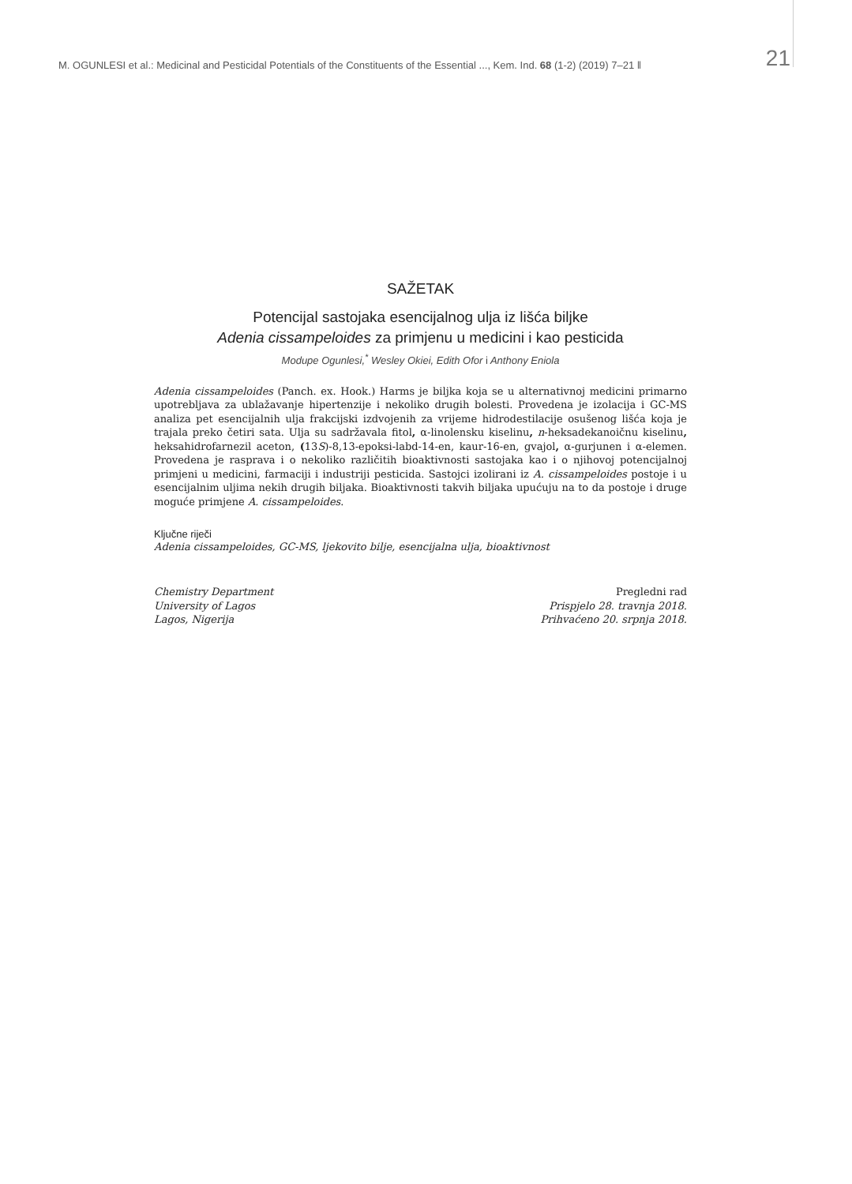M. OGUNLESI et al.: Medicinal and Pesticidal Potentials of the Constituents of the Essential ..., Kem. Ind. 68 (1-2) (2019) 7–21 ‖ 21
SAŽETAK
Potencijal sastojaka esencijalnog ulja iz lišća biljke
Adenia cissampeloides za primjenu u medicini i kao pesticida
Modupe Ogunlesi,<sup>*</sup> Wesley Okiei, Edith Ofor i Anthony Eniola
Adenia cissampeloides (Panch. ex. Hook.) Harms je biljka koja se u alternativnoj medicini primarno upotrebljava za ublažavanje hipertenzije i nekoliko drugih bolesti. Provedena je izolacija i GC-MS analiza pet esencijalnih ulja frakcijski izdvojenih za vrijeme hidrodestilacije osušenog lišća koja je trajala preko četiri sata. Ulja su sadržavala fitol, α-linolensku kiselinu, n-heksadekanoičnu kiselinu, heksahidrofarnezil aceton, (13S)-8,13-epoksi-labd-14-en, kaur-16-en, gvajol, α-gurjunen i α-elemen. Provedena je rasprava i o nekoliko različitih bioaktivnosti sastojaka kao i o njihovoj potencijalnoj primjeni u medicini, farmaciji i industriji pesticida. Sastojci izolirani iz A. cissampeloides postoje i u esencijalnim uljima nekih drugih biljaka. Bioaktivnosti takvih biljaka upućuju na to da postoje i druge moguće primjene A. cissampeloides.
Ključne riječi
Adenia cissampeloides, GC-MS, ljekovito bilje, esencijalna ulja, bioaktivnost
Chemistry Department
University of Lagos
Lagos, Nigerija
Pregledni rad
Prispjelo 28. travnja 2018.
Prihvaćeno 20. srpnja 2018.